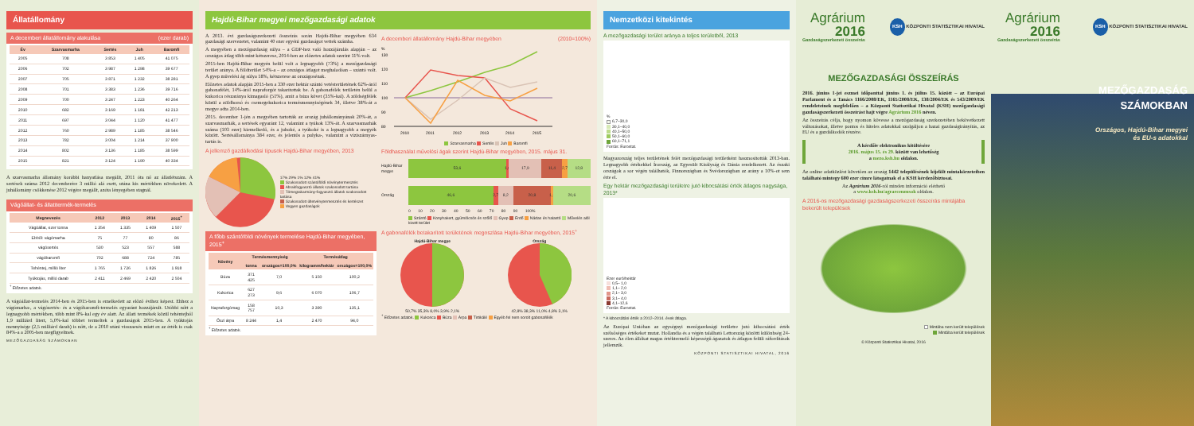Állatállomány
A decemberi állatállomány alakulása (ezer darab)
| Év | Szarvasmarha | Sertés | Juh | Baromfi |
| --- | --- | --- | --- | --- |
| 2005 | 708 | 3 853 | 1 405 | 41 075 |
| 2006 | 702 | 3 987 | 1 298 | 39 677 |
| 2007 | 705 | 3 871 | 1 232 | 38 281 |
| 2008 | 701 | 3 383 | 1 236 | 39 716 |
| 2009 | 700 | 3 247 | 1 223 | 40 264 |
| 2010 | 682 | 3 169 | 1 181 | 42 213 |
| 2011 | 697 | 3 044 | 1 120 | 41 477 |
| 2012 | 760 | 2 989 | 1 185 | 38 546 |
| 2013 | 782 | 3 004 | 1 214 | 37 900 |
| 2014 | 802 | 3 136 | 1 185 | 38 599 |
| 2015 | 821 | 3 124 | 1 190 | 40 334 |
A szarvasmarha állomány korábbi hanyatlása megállt, 2011 óta nő az állatlétszám. A sertések száma 2012 decemberére 3 millió alá esett, utána kis mértékben növekedett. A juhállomány csökkenése 2012 végére megállt, azóta lényegében stagnál.
Vágóállat- és állatitermék-termelés
| Megnevezés | 2012 | 2013 | 2014 | 2015<sup>+</sup> |
| --- | --- | --- | --- | --- |
| Vágóállat, ezer tonna | 1 354 | 1 335 | 1 409 | 1 507 |
| Ebből: vágómarha | 75 | 77 | 80 | 86 |
| vágósertés | 530 | 523 | 557 | 588 |
| vágóbaromfi | 702 | 688 | 724 | 785 |
| Tehéntej, millió liter | 1 765 | 1 726 | 1 826 | 1 918 |
| Tyúktojás, millió darab | 2 411 | 2 469 | 2 420 | 2 504 |
<sup>+</sup> Előzetes adatok.
A vágóállat-termelés 2014-ben és 2015-ben is emelkedett az előző évihez képest. Ehhez a vágómarha-, a vágósertés- és a vágóbaromfi-termelés egyaránt hozzájárult. Utóbbi nőtt a legnagyobb mértékben, több mint 8%-kal egy év alatt. Az állati termékek közül tehéntejből 1,9 milliárd litert, 5,0%-kal többet termeltek a gazdaságok 2015-ben. A tyúktojás mennyisége (2,5 milliárd darab) is nőtt, de a 2010 utáni visszaesés miatt ez az érték is csak 84%-a a 2005-ben megfigyeltnek.
MEZŐGAZDASÁG SZÁMOKBAN
Hajdú-Bihar megyei mezőgazdasági adatok
A 2013. évi gazdaságszerkezeti összeírás során Hajdú-Bihar megyében 634 gazdasági szervezetet, valamint 40 ezer egyéni gazdaságot vettek számba.
A megyében a mezőgazdaság súlya – a GDP-hez való hozzájárulás alapján – az országos átlag több mint kétszerese, 2014-ben az előzetes adatok szerint 11% volt.
2015-ben Hajdú-Bihar megyén belül volt a legnagyobb (73%) a mezőgazdasági terület aránya. A földterület 54%-a – az országos átlagot meghaladóan – szántó volt. A gyep művelési ág súlya 18%, kétszerese az országosénak.
Előzetes adatok alapján 2015-ben a 330 ezer hektár szántó vetésterületének 62%-áról gabonafélét, 14%-áról napraforgót takarítottak be. A gabonafélék területén belül a kukorica részaránya kimagasló (51%), amit a búza követ (35%-kal). A zöldségfélék közül a zöldborsó és csemegekukorica termésmennyiségének 34, illetve 38%-át a megye adta 2014-ben.
2015. december 1-jén a megyében tartották az ország juhállományának 20%-át, a szarvasmarhák, a sertések egyaránt 12, valamint a tyúkok 13%-át. A szarvasmarhák száma (103 ezer) kiemelkedő, és a juhoké, a tyúkoké is a legnagyobb a megyék között. Sertésállománya 384 ezer, és jelentős a pulyka-, valamint a víziszárnyas-tartás is.
A jellemző gazdálkodási típusok Hajdú-Bihar megyében, 2013
17% 29% 1% 12% 41%
Szakosodott szántóföldi növénytermesztés
Abrakfogyasztó állatok szakosodott tartása
Tömegtakarmány-fogyasztó állatok szakosodott tartása
Szakosodott ültetvénytermesztés és kertészet
Vegyes gazdaságok
A főbb szántóföldi növények termelése Hajdú-Bihar megyében, 2015<sup>+</sup>
| Növény | Termésmennyiség | | Termésátlag | |
| --- | --- | --- | --- | --- |
| | tonna | országos=100,0% | kilogramm/hektár | országos=100,0% |
| Búza | 371 425 | 7,0 | 5 150 | 100,2 |
| Kukorica | 627 273 | 9,6 | 6 070 | 106,7 |
| Napraforgómag | 158 757 | 10,3 | 3 390 | 135,1 |
| Őszi árpa | 8 244 | 1,4 | 2 470 | 94,0 |
<sup>+</sup> Előzetes adatok.
A decemberi állatállomány Hajdú-Bihar megyében (2010=100%)
%
130
120
110
100
90
80
2010
2011
2012
2013
2014
2015
Szarvasmarha Sertés Juh Baromfi
Földhasználat művelési ágak szerint Hajdú-Bihar megyében, 2015. május 31.
Hajdú-Bihar megye
53,6 1,6 17,9 11,4 2,7 12,8
Ország
46,6 2,7 8,2 20,8 1,1 20,6
0 10 20 30 40 50 60 70 80 90 100%
Szántó Konyhakert, gyümölcsös és szőlő Gyep Erdő Nádas és halastó Művelés alól kivett terület
A gabonafélék betakarított területének megoszlása Hajdú-Bihar megyében, 2015<sup>+</sup>
Hajdú-Bihar megye
50,7% 35,3% 8,0% 3,9% 2,1%
Ország
42,8% 38,3% 11,0% 4,8% 3,1%
<sup>+</sup> Előzetes adatok. Kukorica Búza Árpa Tirtikálé Egyéb fel nem sorolt gabonafélék
Nemzetközi kitekintés
A mezőgazdasági terület aránya a teljes területből, 2013
%
6,7–30,0
30,1–40,0
40,1–50,0
50,1–60,0
60,1–71,1
Forrás: Eurostat.
Magyarország teljes területének felét mezőgazdasági területként hasznosították 2013-ban. Legnagyobb értékekkel Írország, az Egyesült Királyság és Dánia rendelkezett. Az északi országok a sor végén találhatók, Finnországban és Svédországban az arány a 10%-ot sem érte el.
Egy hektár mezőgazdasági területre jutó kibocsátási érték átlagos nagysága, 2013*
Ezer euró/hektár
0,5– 1,0
1,1– 2,0
2,1– 3,0
3,1– 4,0
4,1–12,6
Forrás: Eurostat.
* A kibocsátási érték a 2012–2014. évek átlaga.
Az Európai Unióban az egységnyi mezőgazdasági területre jutó kibocsátási érték szélsőséges értékeket mutat. Hollandia és a végén található Lettország közötti különbség 24-szeres. Az élen állókat magas értéktermelő képességű ágazatok és átlagon felüli ráfordítások jellemzik.
KÖZPONTI STATISZTIKAI HIVATAL, 2016
Agrárium
2016
Gazdaságszerkezeti összeírás
KSH KÖZPONTI STATISZTIKAI HIVATAL
MEZŐGAZDASÁGI ÖSSZEÍRÁS
2016. június 1-jei eszmei időponttal június 1. és július 15. között – az Európai Parlament és a Tanács 1166/2008/EK, 1165/2008/EK, 138/2004/EK és 543/2009/EK rendeleteinek megfelelően – a Központi Statisztikai Hivatal (KSH) mezőgazdasági gazdaságszerkezeti összeírást hajt végre Agrárium 2016 néven.
Az összeírás célja, hogy nyomon kövesse a mezőgazdaság szerkezetében bekövetkezett változásokat, illetve pontos és hiteles adatokkal szolgáljon a hazai gazdaságirányítás, az EU és a gazdálkodók részére.
A kérdőív elektronikus kitöltésére
2016. május 15. és 29. között van lehetőség
a mezo.ksh.hu oldalon.
Az online adatközlést követően az ország 1442 településének kijelölt mintakörzeteiben található mintegy 600 ezer címre látogatnak el a KSH kérdezőbiztosai.
Az Agrárium 2016-ról minden információ elérhető
a www.ksh.hu/agrarcenzusok oldalon.
A 2016-os mezőgazdasági gazdaságszerkezeti összeírás mintájába bekerült települések
Mintába nem került települések
Mintába került települések
© Központi Statisztikai Hivatal, 2016
Agrárium
2016
Gazdaságszerkezeti összeírás
KSH KÖZPONTI STATISZTIKAI HIVATAL
MEZŐGAZDASÁG
SZÁMOKBAN
Országos, Hajdú-Bihar megyei
és EU-s adatokkal